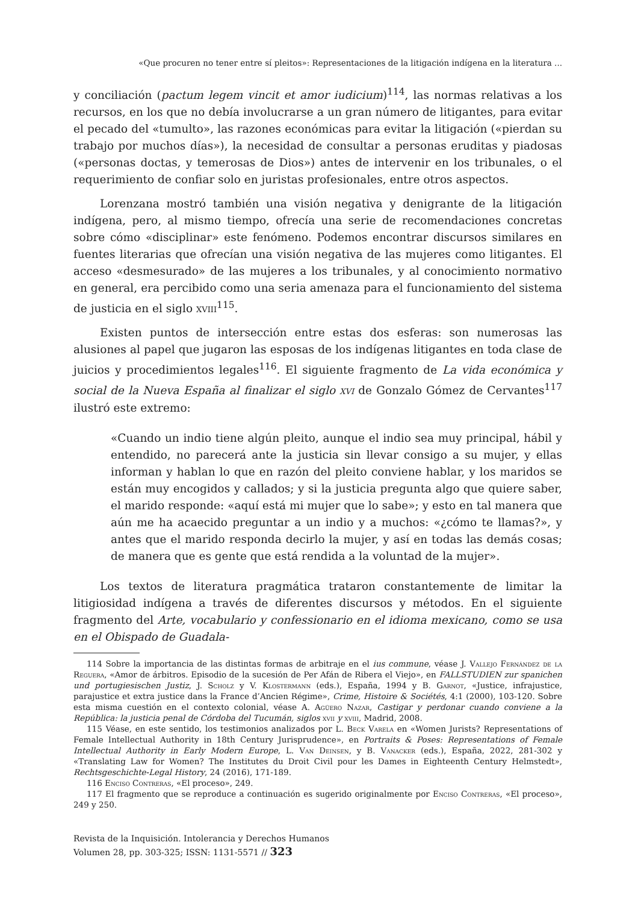«Que procuren no tener entre sí pleitos»: Representaciones de la litigación indígena en la literatura ...
y conciliación (pactum legem vincit et amor iudicium)<sup>114</sup>, las normas relativas a los recursos, en los que no debía involucrarse a un gran número de litigantes, para evitar el pecado del «tumulto», las razones económicas para evitar la litigación («pierdan su trabajo por muchos días»), la necesidad de consultar a personas eruditas y piadosas («personas doctas, y temerosas de Dios») antes de intervenir en los tribunales, o el requerimiento de confiar solo en juristas profesionales, entre otros aspectos.
Lorenzana mostró también una visión negativa y denigrante de la litigación indígena, pero, al mismo tiempo, ofrecía una serie de recomendaciones concretas sobre cómo «disciplinar» este fenómeno. Podemos encontrar discursos similares en fuentes literarias que ofrecían una visión negativa de las mujeres como litigantes. El acceso «desmesurado» de las mujeres a los tribunales, y al conocimiento normativo en general, era percibido como una seria amenaza para el funcionamiento del sistema de justicia en el siglo xviii<sup>115</sup>.
Existen puntos de intersección entre estas dos esferas: son numerosas las alusiones al papel que jugaron las esposas de los indígenas litigantes en toda clase de juicios y procedimientos legales<sup>116</sup>. El siguiente fragmento de La vida económica y social de la Nueva España al finalizar el siglo xvi de Gonzalo Gómez de Cervantes<sup>117</sup> ilustró este extremo:
«Cuando un indio tiene algún pleito, aunque el indio sea muy principal, hábil y entendido, no parecerá ante la justicia sin llevar consigo a su mujer, y ellas informan y hablan lo que en razón del pleito conviene hablar, y los maridos se están muy encogidos y callados; y si la justicia pregunta algo que quiere saber, el marido responde: «aquí está mi mujer que lo sabe»; y esto en tal manera que aún me ha acaecido preguntar a un indio y a muchos: «¿cómo te llamas?», y antes que el marido responda decirlo la mujer, y así en todas las demás cosas; de manera que es gente que está rendida a la voluntad de la mujer».
Los textos de literatura pragmática trataron constantemente de limitar la litigiosidad indígena a través de diferentes discursos y métodos. En el siguiente fragmento del Arte, vocabulario y confessionario en el idioma mexicano, como se usa en el Obispado de Guadala-
114 Sobre la importancia de las distintas formas de arbitraje en el ius commune, véase J. Vallejo Fernández de la Reguera, «Amor de árbitros. Episodio de la sucesión de Per Afán de Ribera el Viejo», en FALLSTUDIEN zur spanichen und portugiesischen Justiz, J. Scholz y V. Klostermann (eds.), España, 1994 y B. Garnot, «Justice, infrajustice, parajustice et extra justice dans la France d’Ancien Régime», Crime, Histoire & Sociétés, 4:1 (2000), 103-120. Sobre esta misma cuestión en el contexto colonial, véase A. Agüero Nazar, Castigar y perdonar cuando conviene a la República: la justicia penal de Córdoba del Tucumán, siglos xvii y xviii, Madrid, 2008.
115 Véase, en este sentido, los testimonios analizados por L. Beck Varela en «Women Jurists? Representations of Female Intellectual Authority in 18th Century Jurisprudence», en Portraits & Poses: Representations of Female Intellectual Authority in Early Modern Europe, L. Van Deinsen, y B. Vanacker (eds.), España, 2022, 281-302 y «Translating Law for Women? The Institutes du Droit Civil pour les Dames in Eighteenth Century Helmstedt», Rechtsgeschichte-Legal History, 24 (2016), 171-189.
116 Enciso Contreras, «El proceso», 249.
117 El fragmento que se reproduce a continuación es sugerido originalmente por Enciso Contreras, «El proceso», 249 y 250.
Revista de la Inquisición. Intolerancia y Derechos Humanos
Volumen 28, pp. 303-325; ISSN: 1131-5571 // 323